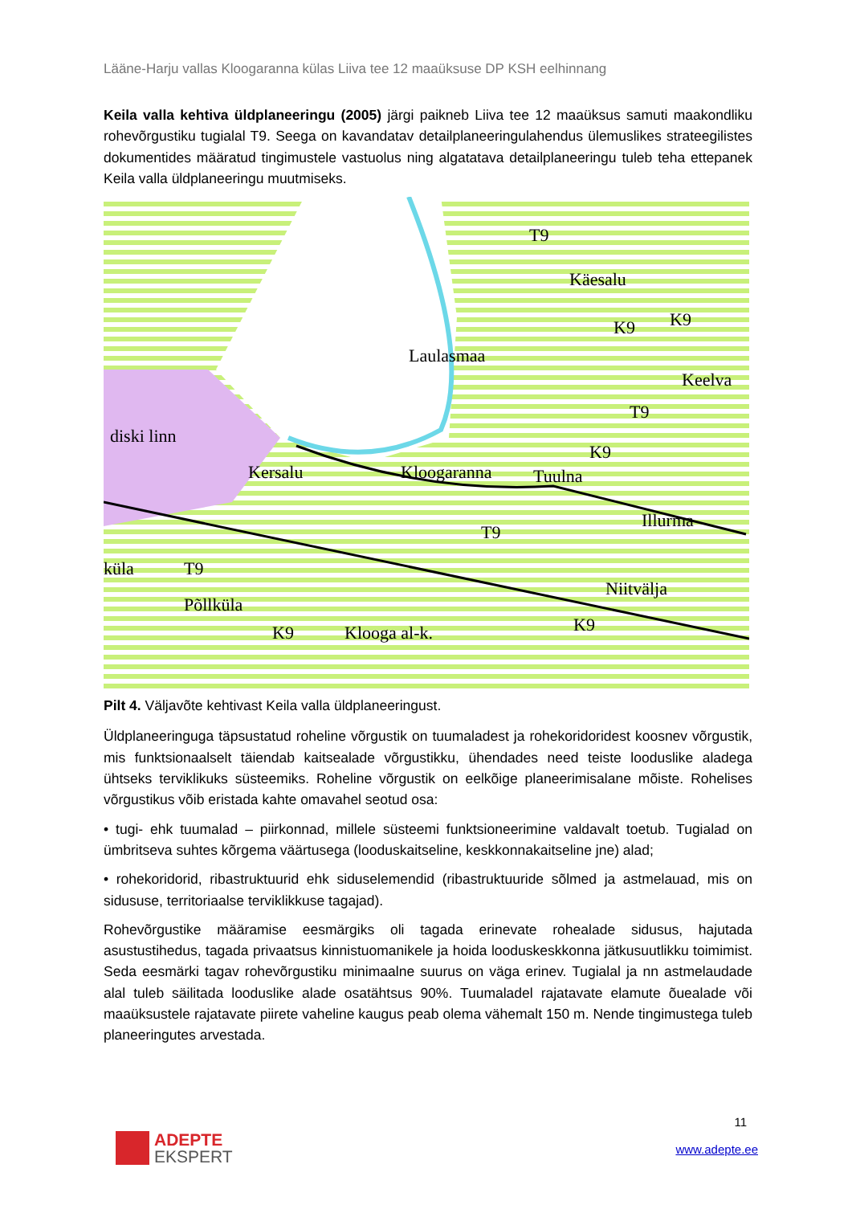Lääne-Harju vallas Kloogaranna külas Liiva tee 12 maaüksuse DP KSH eelhinnang
Keila valla kehtiva üldplaneeringu (2005) järgi paikneb Liiva tee 12 maaüksus samuti maakondliku rohevõrgustiku tugialal T9. Seega on kavandatav detailplaneeringulahendus ülemuslikes strateegilistes dokumentides määratud tingimustele vastuolus ning algatatava detailplaneeringu tuleb teha ettepanek Keila valla üldplaneeringu muutmiseks.
T9
Käesalu
Laulasmaa
Keelva
diski linn
Kersalu Kloogaranna Tuulna
Illurma
T9
T9 küla
Põllküla
Niitvälja
K9 Klooga al-k. K9
K9 K9
T9
K9
Pilt 4. Väljavõte kehtivast Keila valla üldplaneeringust.
Üldplaneeringuga täpsustatud roheline võrgustik on tuumaladest ja rohekoridoridest koosnev võrgustik, mis funktsionaalselt täiendab kaitsealade võrgustikku, ühendades need teiste looduslike aladega ühtseks terviklikuks süsteemiks. Roheline võrgustik on eelkõige planeerimisalane mõiste. Rohelises võrgustikus võib eristada kahte omavahel seotud osa:
• tugi- ehk tuumalad – piirkonnad, millele süsteemi funktsioneerimine valdavalt toetub. Tugialad on ümbritseva suhtes kõrgema väärtusega (looduskaitseline, keskkonnakaitseline jne) alad;
• rohekoridorid, ribastruktuurid ehk siduselemendid (ribastruktuuride sõlmed ja astmelauad, mis on sidususe, territoriaalse terviklikkuse tagajad).
Rohevõrgustike määramise eesmärgiks oli tagada erinevate rohealade sidusus, hajutada asustustihedus, tagada privaatsus kinnistuomanikele ja hoida looduskeskkonna jätkusuutlikku toimimist. Seda eesmärki tagav rohevõrgustiku minimaalne suurus on väga erinev. Tugialal ja nn astmelaudade alal tuleb säilitada looduslike alade osatähtsus 90%. Tuumaladel rajatavate elamute õuealade või maaüksustele rajatavate piirete vaheline kaugus peab olema vähemalt 150 m. Nende tingimustega tuleb planeeringutes arvestada.
ADEPTE
EKSPERT
11
www.adepte.ee